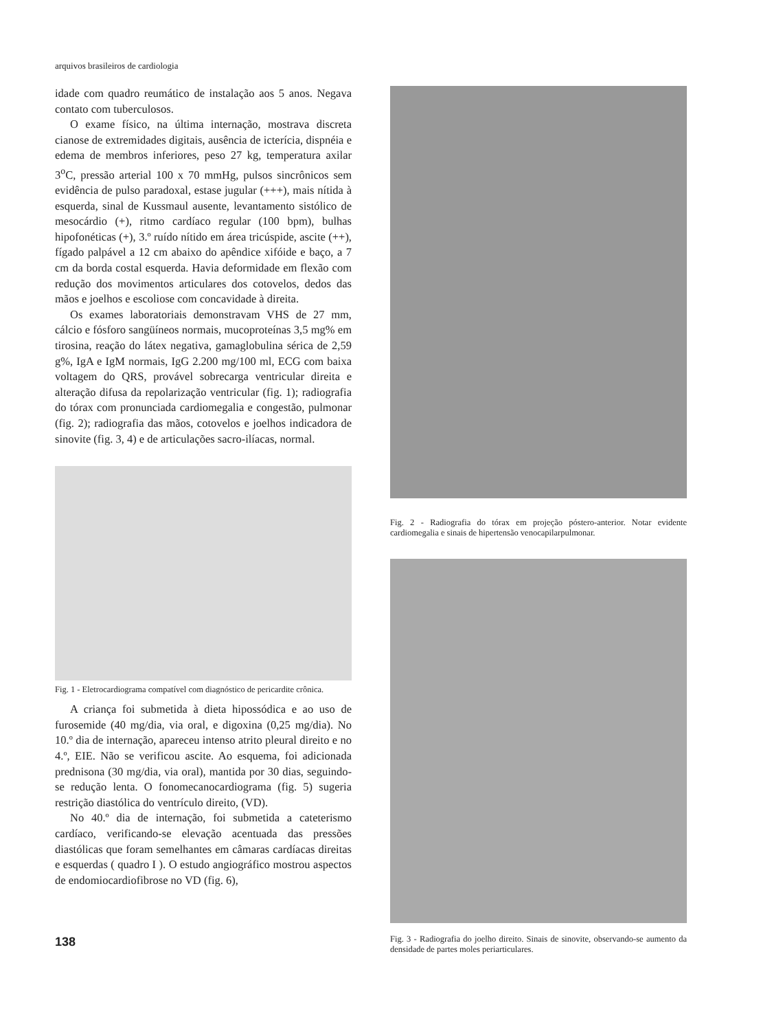arquivos brasileiros de cardiologia
idade com quadro reumático de instalação aos 5 anos. Negava contato com tuberculosos.
O exame físico, na última internação, mostrava discreta cianose de extremidades digitais, ausência de icterícia, dispnéia e edema de membros inferiores, peso 27 kg, temperatura axilar 3<sup>o</sup>C, pressão arterial 100 x 70 mmHg, pulsos sincrônicos sem evidência de pulso paradoxal, estase jugular (+++), mais nítida à esquerda, sinal de Kussmaul ausente, levantamento sistólico de mesocárdio (+), ritmo cardíaco regular (100 bpm), bulhas hipofonéticas (+), 3.º ruído nítido em área tricúspide, ascite (++), fígado palpável a 12 cm abaixo do apêndice xifóide e baço, a 7 cm da borda costal esquerda. Havia deformidade em flexão com redução dos movimentos articulares dos cotovelos, dedos das mãos e joelhos e escoliose com concavidade à direita.
Os exames laboratoriais demonstravam VHS de 27 mm, cálcio e fósforo sangüíneos normais, mucoproteínas 3,5 mg% em tirosina, reação do látex negativa, gamaglobulina sérica de 2,59 g%, IgA e IgM normais, IgG 2.200 mg/100 ml, ECG com baixa voltagem do QRS, provável sobrecarga ventricular direita e alteração difusa da repolarização ventricular (fig. 1); radiografia do tórax com pronunciada cardiomegalia e congestão, pulmonar (fig. 2); radiografia das mãos, cotovelos e joelhos indicadora de sinovite (fig. 3, 4) e de articulações sacro-ilíacas, normal.
Fig. 1 - Eletrocardiograma compatível com diagnóstico de pericardite crônica.
A criança foi submetida à dieta hipossódica e ao uso de furosemide (40 mg/dia, via oral, e digoxina (0,25 mg/dia). No 10.º dia de internação, apareceu intenso atrito pleural direito e no 4.º, EIE. Não se verificou ascite. Ao esquema, foi adicionada prednisona (30 mg/dia, via oral), mantida por 30 dias, seguindo-se redução lenta. O fonomecanocardiograma (fig. 5) sugeria restrição diastólica do ventrículo direito, (VD).
No 40.º dia de internação, foi submetida a cateterismo cardíaco, verificando-se elevação acentuada das pressões diastólicas que foram semelhantes em câmaras cardíacas direitas e esquerdas ( quadro I ). O estudo angiográfico mostrou aspectos de endomiocardiofibrose no VD (fig. 6),
Fig. 2 - Radiografia do tórax em projeção póstero-anterior. Notar evidente cardiomegalia e sinais de hipertensão venocapilarpulmonar.
Fig. 3 - Radiografia do joelho direito. Sinais de sinovite, observando-se aumento da densidade de partes moles periarticulares.
138